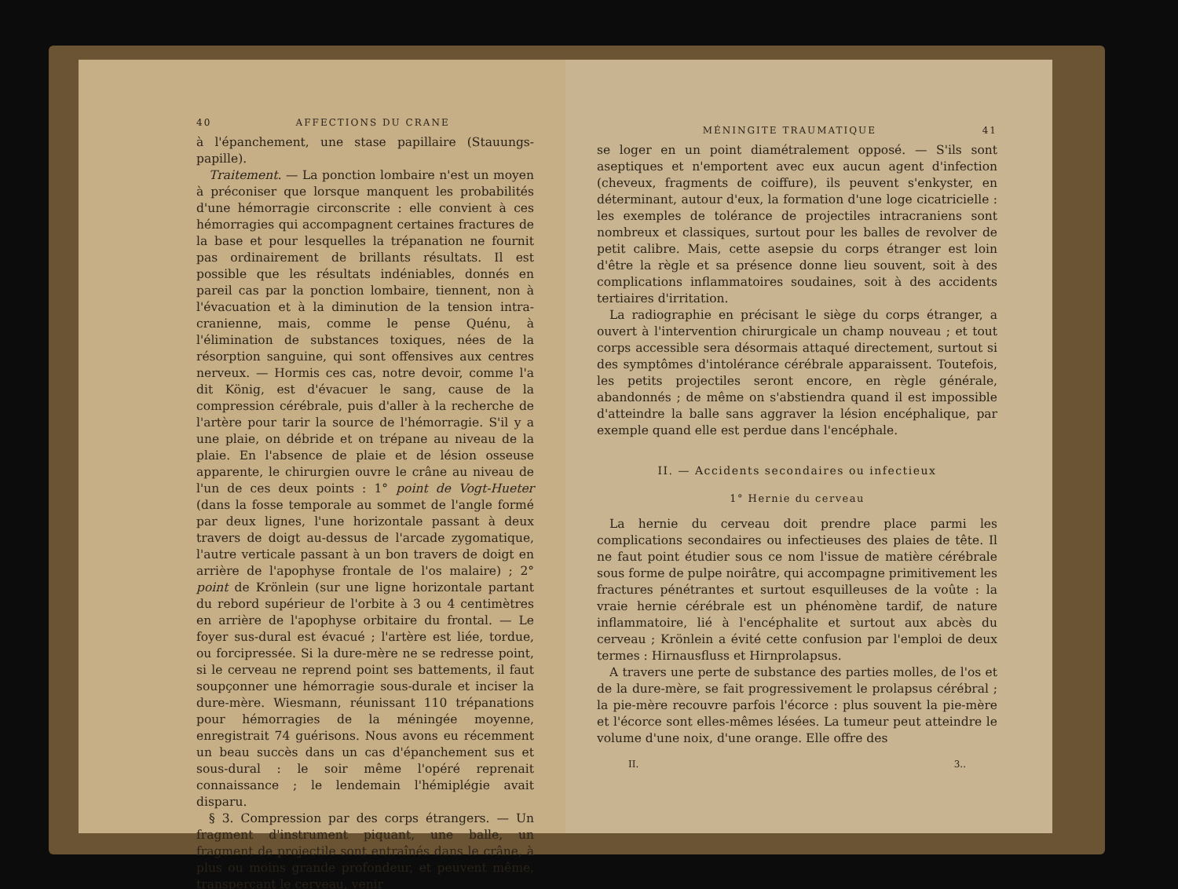40 AFFECTIONS DU CRANE
à l'épanchement, une stase papillaire (Stauungs-papille).
Traitement. — La ponction lombaire n'est un moyen à préconiser que lorsque manquent les probabilités d'une hémorragie circonscrite : elle convient à ces hémorragies qui accompagnent certaines fractures de la base et pour lesquelles la trépanation ne fournit pas ordinairement de brillants résultats. Il est possible que les résultats indéniables, donnés en pareil cas par la ponction lombaire, tiennent, non à l'évacuation et à la diminution de la tension intra-cranienne, mais, comme le pense Quénu, à l'élimination de substances toxiques, nées de la résorption sanguine, qui sont offensives aux centres nerveux. — Hormis ces cas, notre devoir, comme l'a dit König, est d'évacuer le sang, cause de la compression cérébrale, puis d'aller à la recherche de l'artère pour tarir la source de l'hémorragie. S'il y a une plaie, on débride et on trépane au niveau de la plaie. En l'absence de plaie et de lésion osseuse apparente, le chirurgien ouvre le crâne au niveau de l'un de ces deux points : 1° point de Vogt-Hueter (dans la fosse temporale au sommet de l'angle formé par deux lignes, l'une horizontale passant à deux travers de doigt au-dessus de l'arcade zygomatique, l'autre verticale passant à un bon travers de doigt en arrière de l'apophyse frontale de l'os malaire) ; 2° point de Krönlein (sur une ligne horizontale partant du rebord supérieur de l'orbite à 3 ou 4 centimètres en arrière de l'apophyse orbitaire du frontal. — Le foyer sus-dural est évacué ; l'artère est liée, tordue, ou forcipressée. Si la dure-mère ne se redresse point, si le cerveau ne reprend point ses battements, il faut soupçonner une hémorragie sous-durale et inciser la dure-mère. Wiesmann, réunissant 110 trépanations pour hémorragies de la méningée moyenne, enregistrait 74 guérisons. Nous avons eu récemment un beau succès dans un cas d'épanchement sus et sous-dural : le soir même l'opéré reprenait connaissance ; le lendemain l'hémiplégie avait disparu.
§ 3. Compression par des corps étrangers. — Un fragment d'instrument piquant, une balle, un fragment de projectile sont entraînés dans le crâne, à plus ou moins grande profondeur, et peuvent même, transperçant le cerveau, venir
MÉNINGITE TRAUMATIQUE 41
se loger en un point diamétralement opposé. — S'ils sont aseptiques et n'emportent avec eux aucun agent d'infection (cheveux, fragments de coiffure), ils peuvent s'enkyster, en déterminant, autour d'eux, la formation d'une loge cicatricielle : les exemples de tolérance de projectiles intracraniens sont nombreux et classiques, surtout pour les balles de revolver de petit calibre. Mais, cette asepsie du corps étranger est loin d'être la règle et sa présence donne lieu souvent, soit à des complications inflammatoires soudaines, soit à des accidents tertiaires d'irritation.
La radiographie en précisant le siège du corps étranger, a ouvert à l'intervention chirurgicale un champ nouveau ; et tout corps accessible sera désormais attaqué directement, surtout si des symptômes d'intolérance cérébrale apparaissent. Toutefois, les petits projectiles seront encore, en règle générale, abandonnés ; de même on s'abstiendra quand il est impossible d'atteindre la balle sans aggraver la lésion encéphalique, par exemple quand elle est perdue dans l'encéphale.
II. — Accidents secondaires ou infectieux
1° Hernie du cerveau
La hernie du cerveau doit prendre place parmi les complications secondaires ou infectieuses des plaies de tête. Il ne faut point étudier sous ce nom l'issue de matière cérébrale sous forme de pulpe noirâtre, qui accompagne primitivement les fractures pénétrantes et surtout esquilleuses de la voûte : la vraie hernie cérébrale est un phénomène tardif, de nature inflammatoire, lié à l'encéphalite et surtout aux abcès du cerveau ; Krönlein a évité cette confusion par l'emploi de deux termes : Hirnausfluss et Hirnprolapsus.
A travers une perte de substance des parties molles, de l'os et de la dure-mère, se fait progressivement le prolapsus cérébral ; la pie-mère recouvre parfois l'écorce : plus souvent la pie-mère et l'écorce sont elles-mêmes lésées. La tumeur peut atteindre le volume d'une noix, d'une orange. Elle offre des
II. 3..